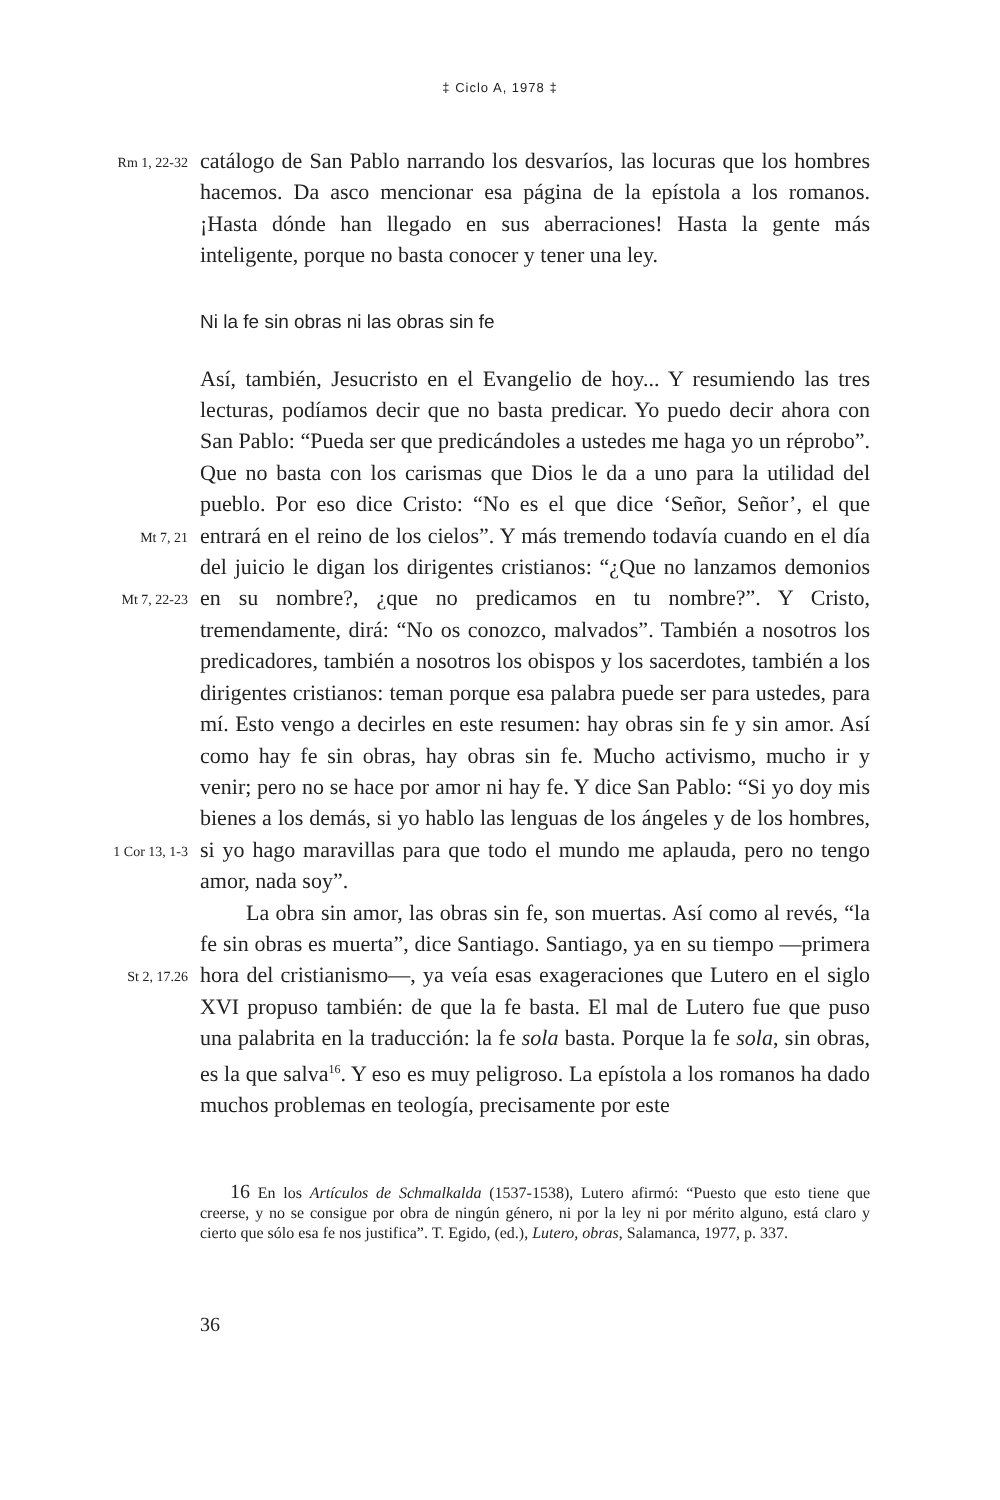‡ Ciclo A, 1978 ‡
Rm 1, 22-32
catálogo de San Pablo narrando los desvaríos, las locuras que los hombres hacemos. Da asco mencionar esa página de la epístola a los romanos. ¡Hasta dónde han llegado en sus aberraciones! Hasta la gente más inteligente, porque no basta conocer y tener una ley.
Ni la fe sin obras ni las obras sin fe
Mt 7, 21
Mt 7, 22-23
1 Cor 13, 1-3
St 2, 17.26
Así, también, Jesucristo en el Evangelio de hoy... Y resumiendo las tres lecturas, podíamos decir que no basta predicar. Yo puedo decir ahora con San Pablo: “Pueda ser que predicándoles a ustedes me haga yo un réprobo”. Que no basta con los carismas que Dios le da a uno para la utilidad del pueblo. Por eso dice Cristo: “No es el que dice ‘Señor, Señor’, el que entrará en el reino de los cielos”. Y más tremendo todavía cuando en el día del juicio le digan los dirigentes cristianos: “¿Que no lanzamos demonios en su nombre?, ¿que no predicamos en tu nombre?”. Y Cristo, tremendamente, dirá: “No os conozco, malvados”. También a nosotros los predicadores, también a nosotros los obispos y los sacerdotes, también a los dirigentes cristianos: teman porque esa palabra puede ser para ustedes, para mí. Esto vengo a decirles en este resumen: hay obras sin fe y sin amor. Así como hay fe sin obras, hay obras sin fe. Mucho activismo, mucho ir y venir; pero no se hace por amor ni hay fe. Y dice San Pablo: “Si yo doy mis bienes a los demás, si yo hablo las lenguas de los ángeles y de los hombres, si yo hago maravillas para que todo el mundo me aplauda, pero no tengo amor, nada soy”.
La obra sin amor, las obras sin fe, son muertas. Así como al revés, “la fe sin obras es muerta”, dice Santiago. Santiago, ya en su tiempo —primera hora del cristianismo—, ya veía esas exageraciones que Lutero en el siglo XVI propuso también: de que la fe basta. El mal de Lutero fue que puso una palabrita en la traducción: la fe sola basta. Porque la fe sola, sin obras, es la que salva<sup>16</sup>. Y eso es muy peligroso. La epístola a los romanos ha dado muchos problemas en teología, precisamente por este
16 En los Artículos de Schmalkalda (1537-1538), Lutero afirmó: “Puesto que esto tiene que creerse, y no se consigue por obra de ningún género, ni por la ley ni por mérito alguno, está claro y cierto que sólo esa fe nos justifica”. T. Egido, (ed.), Lutero, obras, Salamanca, 1977, p. 337.
36